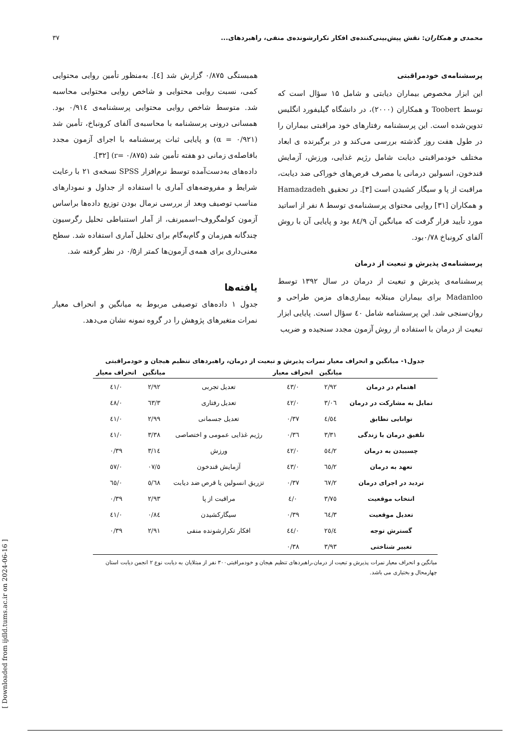محمدی و همکاران: نقش پیش‌بینی‌کننده‌ی افکار تکرارشونده‌ی منفی، راهبردهای... ۳۷
پرسشنامه‌ی خودمراقبتی
این ابزار مخصوص بیماران دیابتی و شامل ۱۵ سؤال است که توسط Toobert و همکاران (۲۰۰۰)، در دانشگاه گیلیفورد انگلیس تدوین‌شده است. این پرسشنامه رفتارهای خود مراقبتی بیماران را در طول هفت روز گذشته بررسی می‌کند و در برگیرنده ی ابعاد مختلف خودمراقبتی دیابت شامل رژیم غذایی، ورزش، آزمایش قندخون، انسولین درمانی یا مصرف قرص‌های خوراکی ضد دیابت، مراقبت از پا و سیگار کشیدن است [۳]. در تحقیق Hamadzadeh و همکاران [۳۱] روایی محتوای پرسشنامه‌ی توسط ۸ نفر از اساتید مورد تأیید قرار گرفت که میانگین آن ۸٤/۹ بود و پایایی آن با روش آلفای کرونباخ ۰/۷۸بود.
پرسشنامه‌ی پذیرش و تبعیت از درمان
پرسشنامه‌ی پذیرش و تبعیت از درمان در سال ۱۳۹۲ توسط Madanloo برای بیماران مبتلابه بیماری‌های مزمن طراحی و روان‌سنجی شد. این پرسشنامه شامل ٤۰ سؤال است. پایایی ابزار تبعیت از درمان با استفاده از روش آزمون مجدد سنجیده و ضریب
همبستگی ۰/۸۷۵ گزارش شد [٤]. به‌منظور تأمین روایی محتوایی کمی، نسبت روایی محتوایی و شاخص روایی محتوایی محاسبه شد. متوسط شاخص روایی محتوایی پرسشنامه‌ی ۰/۹۱٤ بود. همسانی درونی پرسشنامه با محاسبه‌ی آلفای کرونباخ، تأمین شد (α = ۰/۹۲۱) و پایایی ثبات پرسشنامه با اجرای آزمون مجدد بافاصله‌ی زمانی دو هفته تأمین شد (r= ۰/۸۷۵) [۳۲].
داده‌های به‌دست‌آمده توسط نرم‌افزار SPSS نسخه‌ی ۲۱ با رعایت شرایط و مفروضه‌های آماری با استفاده از جداول و نمودارهای مناسب توصیف وبعد از بررسی نرمال بودن توزیع داده‌ها براساس آزمون کولمگروف–اسمیرنف، از آمار استنباطی تحلیل رگرسیون چندگانه هم‌زمان و گام‌به‌گام برای تحلیل آماری استفاده شد. سطح معنی‌داری برای همه‌ی آزمون‌ها کمتر از۰/۵ در نظر گرفته شد.
یافته‌ها
جدول ۱ داده‌های توصیفی مربوط به میانگین و انحراف معیار نمرات متغیرهای پژوهش را در گروه نمونه نشان می‌دهد.
جدول۱- میانگین و انحراف معیار نمرات پذیرش و تبعیت از درمان، راهبردهای تنظیم هیجان و خودمراقبتی
| | میانگین | انحراف معیار | | میانگین | انحراف معیار |
| --- | --- | --- | --- | --- | --- |
| اهتمام در درمان | ۲/۹۲ | ۰/٤۳ | تعدیل تجربی | ۲/۹۲ | ۰/٤۱ |
| تمایل به مشارکت در درمان | ۳/۰٦ | ۰/٤۲ | تعدیل رفتاری | ۳/٦۳ | ۰/٤۸ |
| توانایی تطابق | ٤/٥٤ | ۰/۳۷ | تعدیل جسمانی | ۲/۹۹ | ۰/٤۱ |
| تلفیق درمان با زندگی | ۳/۳۱ | ۰/۳٦ | رژیم غذایی عمومی و اختصاصی | ۳/۳۸ | ۰/٤۱ |
| چسبیدن به درمان | ۲/٥٤ | ۰/٤۲ | ورزش | ۳/۱٤ | ۰/۳۹ |
| تعهد به درمان | ۲/٦٥ | ۰/٤۳ | آزمایش قندخون | ٥/۰۷ | ۰/٥۷ |
| تردید در اجرای درمان | ۲/٦۷ | ۰/۳۷ | تزریق انسولین یا قرص ضد دیابت | ٥/٦۸ | ۰/٦٥ |
| انتخاب موقعیت | ۳/۷٥ | ۰/٤ | مراقبت از پا | ۲/۹۳ | ۰/۳۹ |
| تعدیل موقعیت | ۳/٦٤ | ۰/۳۹ | سیگارکشیدن | ۰/۸٤ | ۰/٤۱ |
| گسترش توجه | ٤/۲٥ | ۰/٤٤ | افکار تکرارشونده منفی | ۲/۹۱ | ۰/۳۹ |
| تغییر شناختی | ۳/۹۳ | ۰/۳۸ | | | |
میانگین و انحراف معیار نمرات پذیرش و تبعیت از درمان،راهبردهای تنظیم هیجان و خودمراقبتی۳۰۰ نفر از مبتلایان به دیابت نوع ۲ انجمن دیابت استان چهارمحال و بختیاری می باشد.
[ Downloaded from ijdld.tums.ac.ir on 2024-06-16 ]